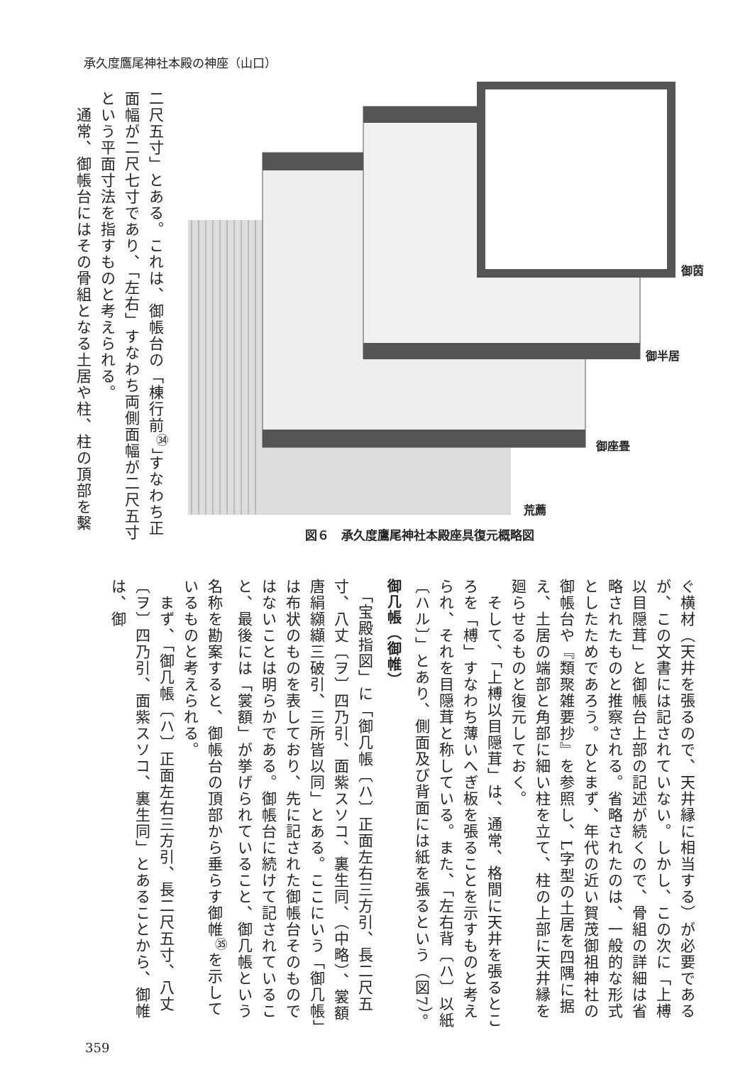承久度鷹尾神社本殿の神座（山口）
二尺五寸」とある。これは、御帳台の「棟行前<sup>㉞</sup>」すなわち正面幅が二尺七寸であり、「左右」すなわち両側面幅が二尺五寸という平面寸法を指すものと考えられる。
　通常、御帳台にはその骨組となる土居や柱、柱の頂部を繫
御茵
御半居
御座畳
荒薦
図６　承久度鷹尾神社本殿座具復元概略図
ぐ横材（天井を張るので、天井縁に相当する）が必要であるが、この文書には記されていない。しかし、この次に「上榑以目隠茸」と御帳台上部の記述が続くので、骨組の詳細は省略されたものと推察される。省略されたのは、一般的な形式としたためであろう。ひとまず、年代の近い賀茂御祖神社の御帳台や『類聚雑要抄』を参照し、L字型の土居を四隅に据え、土居の端部と角部に細い柱を立て、柱の上部に天井縁を廻らせるものと復元しておく。
　そして、「上榑以目隠茸」は、通常、格間に天井を張るところを「榑」すなわち薄いへぎ板を張ることを示すものと考えられ、それを目隠茸と称している。また、「左右背〔ハ〕以紙〔ハル〕」とあり、側面及び背面には紙を張るという（図7）。
御几帳（御帷）
　「宝殿指図」に「御几帳〔ハ〕正面左右三方引、長二尺五寸、八丈〔ヲ〕四乃引、面紫スソコ、裏生同、（中略）、裳額唐絹纐纈三破引、三所皆以同」とある。ここにいう「御几帳」は布状のものを表しており、先に記された御帳台そのものではないことは明らかである。御帳台に続けて記されていること、最後には「裳額」が挙げられていること、御几帳という名称を勘案すると、御帳台の頂部から垂らす御帷<sup>㉟</sup>を示しているものと考えられる。
　まず、「御几帳〔ハ〕正面左右三方引、長二尺五寸、八丈〔ヲ〕四乃引、面紫スソコ、裏生同」とあることから、御帷は、御
359